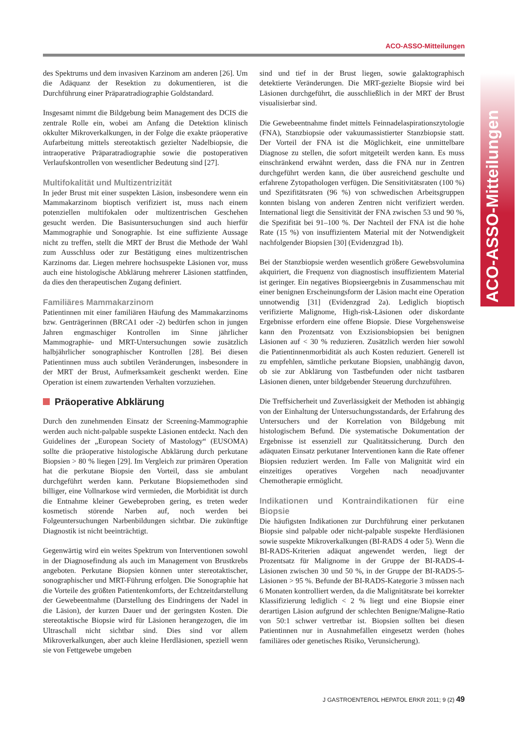ACO-ASSO-Mitteilungen
ACO-ASSO-Mitteilungen
des Spektrums und dem invasiven Karzinom am anderen [26]. Um die Adäquanz der Resektion zu dokumentieren, ist die Durchführung einer Präparatradiographie Goldstandard.
Insgesamt nimmt die Bildgebung beim Management des DCIS die zentrale Rolle ein, wobei am Anfang die Detektion klinisch okkulter Mikroverkalkungen, in der Folge die exakte präoperative Aufarbeitung mittels stereotaktisch gezielter Nadelbiopsie, die intraoperative Präparatradiographie sowie die postoperativen Verlaufskontrollen von wesentlicher Bedeutung sind [27].
Multifokalität und Multizentrizität
In jeder Brust mit einer suspekten Läsion, insbesondere wenn ein Mammakarzinom bioptisch verifiziert ist, muss nach einem potenziellen multifokalen oder multizentrischen Geschehen gesucht werden. Die Basisuntersuchungen sind auch hierfür Mammographie und Sonographie. Ist eine suffiziente Aussage nicht zu treffen, stellt die MRT der Brust die Methode der Wahl zum Ausschluss oder zur Bestätigung eines multizentrischen Karzinoms dar. Liegen mehrere hochsuspekte Läsionen vor, muss auch eine histologische Abklärung mehrerer Läsionen stattfinden, da dies den therapeutischen Zugang definiert.
Familiäres Mammakarzinom
Patientinnen mit einer familiären Häufung des Mammakarzinoms bzw. Genträgerinnen (BRCA1 oder -2) bedürfen schon in jungen Jahren engmaschiger Kontrollen im Sinne jährlicher Mammographie- und MRT-Untersuchungen sowie zusätzlich halbjährlicher sonographischer Kontrollen [28]. Bei diesen Patientinnen muss auch subtilen Veränderungen, insbesondere in der MRT der Brust, Aufmerksamkeit geschenkt werden. Eine Operation ist einem zuwartenden Verhalten vorzuziehen.
Präoperative Abklärung
Durch den zunehmenden Einsatz der Screening-Mammographie werden auch nicht-palpable suspekte Läsionen entdeckt. Nach den Guidelines der „European Society of Mastology“ (EUSOMA) sollte die präoperative histologische Abklärung durch perkutane Biopsien > 80 % liegen [29]. Im Vergleich zur primären Operation hat die perkutane Biopsie den Vorteil, dass sie ambulant durchgeführt werden kann. Perkutane Biopsiemethoden sind billiger, eine Vollnarkose wird vermieden, die Morbidität ist durch die Entnahme kleiner Gewebeproben gering, es treten weder kosmetisch störende Narben auf, noch werden bei Folgeuntersuchungen Narbenbildungen sichtbar. Die zukünftige Diagnostik ist nicht beeinträchtigt.
Gegenwärtig wird ein weites Spektrum von Interventionen sowohl in der Diagnosefindung als auch im Management von Brustkrebs angeboten. Perkutane Biopsien können unter stereotaktischer, sonographischer und MRT-Führung erfolgen. Die Sonographie hat die Vorteile des größten Patientenkomforts, der Echtzeitdarstellung der Gewebeentnahme (Darstellung des Eindringens der Nadel in die Läsion), der kurzen Dauer und der geringsten Kosten. Die stereotaktische Biopsie wird für Läsionen herangezogen, die im Ultraschall nicht sichtbar sind. Dies sind vor allem Mikroverkalkungen, aber auch kleine Herdläsionen, speziell wenn sie von Fettgewebe umgeben
sind und tief in der Brust liegen, sowie galaktographisch detektierte Veränderungen. Die MRT-gezielte Biopsie wird bei Läsionen durchgeführt, die ausschließlich in der MRT der Brust visualisierbar sind.
Die Gewebeentnahme findet mittels Feinnadelaspirationszytologie (FNA), Stanzbiopsie oder vakuumassistierter Stanzbiopsie statt. Der Vorteil der FNA ist die Möglichkeit, eine unmittelbare Diagnose zu stellen, die sofort mitgeteilt werden kann. Es muss einschränkend erwähnt werden, dass die FNA nur in Zentren durchgeführt werden kann, die über ausreichend geschulte und erfahrene Zytopathologen verfügen. Die Sensitivitätsraten (100 %) und Spezifitätsraten (96 %) von schwedischen Arbeitsgruppen konnten bislang von anderen Zentren nicht verifiziert werden. International liegt die Sensitivität der FNA zwischen 53 und 90 %, die Spezifität bei 91–100 %. Der Nachteil der FNA ist die hohe Rate (15 %) von insuffizientem Material mit der Notwendigkeit nachfolgender Biopsien [30] (Evidenzgrad 1b).
Bei der Stanzbiopsie werden wesentlich größere Gewebsvolumina akquiriert, die Frequenz von diagnostisch insuffizientem Material ist geringer. Ein negatives Biopsieergebnis in Zusammenschau mit einer benignen Erscheinungsform der Läsion macht eine Operation unnotwendig [31] (Evidenzgrad 2a). Lediglich bioptisch verifizierte Malignome, High-risk-Läsionen oder diskordante Ergebnisse erfordern eine offene Biopsie. Diese Vorgehensweise kann den Prozentsatz von Exzisionsbiopsien bei benignen Läsionen auf < 30 % reduzieren. Zusätzlich werden hier sowohl die Patientinnenmorbidität als auch Kosten reduziert. Generell ist zu empfehlen, sämtliche perkutane Biopsien, unabhängig davon, ob sie zur Abklärung von Tastbefunden oder nicht tastbaren Läsionen dienen, unter bildgebender Steuerung durchzuführen.
Die Treffsicherheit und Zuverlässigkeit der Methoden ist abhängig von der Einhaltung der Untersuchungsstandards, der Erfahrung des Untersuchers und der Korrelation von Bildgebung mit histologischem Befund. Die systematische Dokumentation der Ergebnisse ist essenziell zur Qualitätssicherung. Durch den adäquaten Einsatz perkutaner Interventionen kann die Rate offener Biopsien reduziert werden. Im Falle von Malignität wird ein einzeitiges operatives Vorgehen nach neoadjuvanter Chemotherapie ermöglicht.
Indikationen und Kontraindikationen für eine Biopsie
Die häufigsten Indikationen zur Durchführung einer perkutanen Biopsie sind palpable oder nicht-palpable suspekte Herdläsionen sowie suspekte Mikroverkalkungen (BI-RADS 4 oder 5). Wenn die BI-RADS-Kriterien adäquat angewendet werden, liegt der Prozentsatz für Malignome in der Gruppe der BI-RADS-4-Läsionen zwischen 30 und 50 %, in der Gruppe der BI-RADS-5-Läsionen > 95 %. Befunde der BI-RADS-Kategorie 3 müssen nach 6 Monaten kontrolliert werden, da die Malignitätsrate bei korrekter Klassifizierung lediglich < 2 % liegt und eine Biopsie einer derartigen Läsion aufgrund der schlechten Benigne/Maligne-Ratio von 50:1 schwer vertretbar ist. Biopsien sollten bei diesen Patientinnen nur in Ausnahmefällen eingesetzt werden (hohes familiäres oder genetisches Risiko, Verunsicherung).
J GASTROENTEROL HEPATOL ERKR 2011; 9 (2) 49